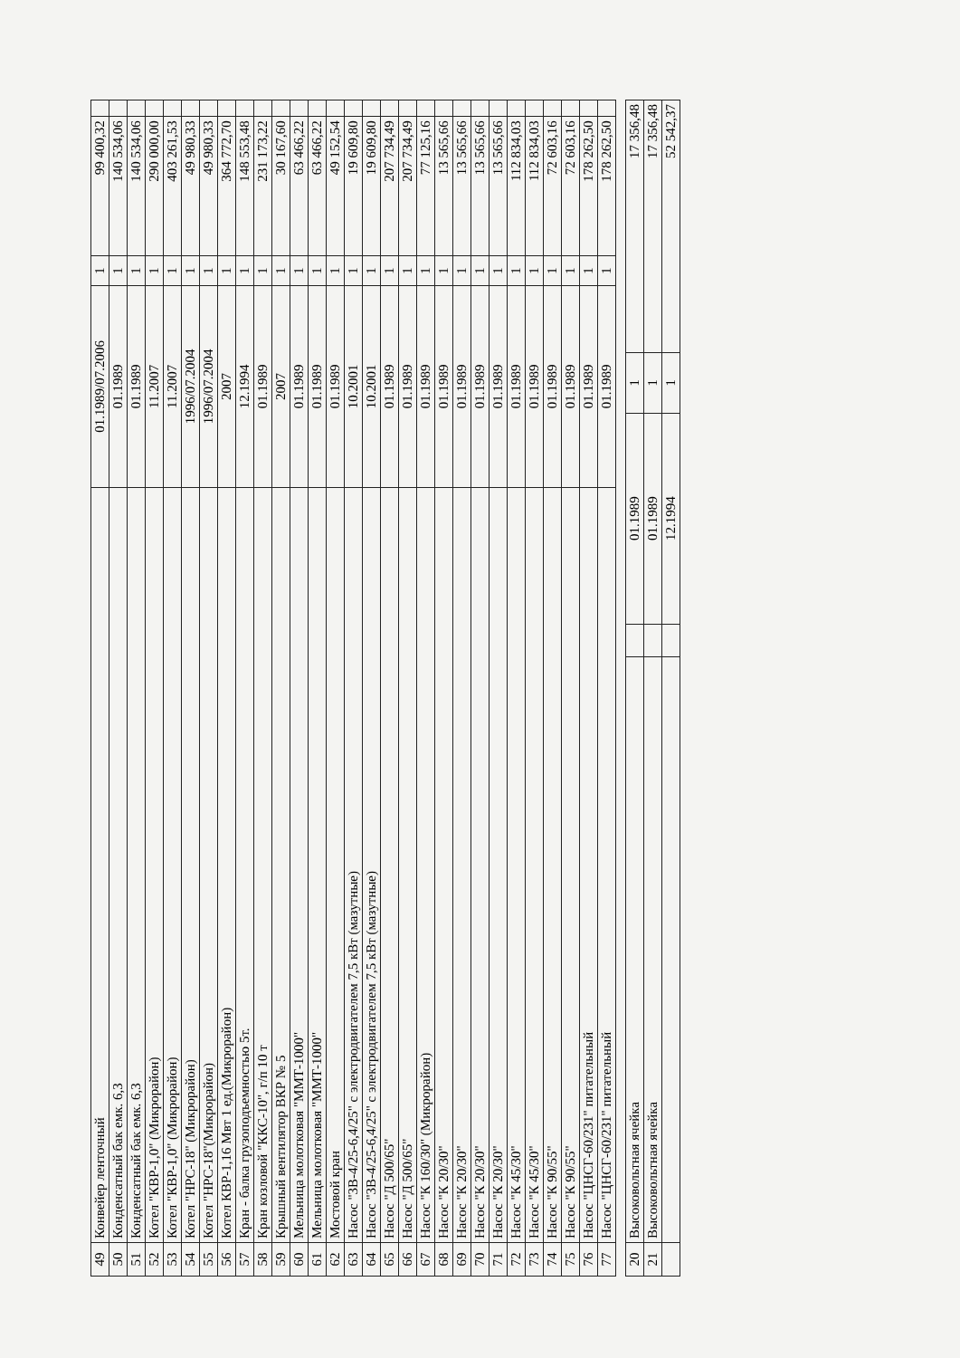| 49 | Конвейер ленточный | 01.1989/07.2006 | 1 | 99 400,32 | |
| 50 | Конденсатный бак емк. 6,3 | 01.1989 | 1 | 140 534,06 | |
| 51 | Конденсатный бак емк. 6,3 | 01.1989 | 1 | 140 534,06 | |
| 52 | Котел "КВР-1,0" (Микрорайон) | 11.2007 | 1 | 290 000,00 | |
| 53 | Котел "КВР-1,0" (Микрорайон) | 11.2007 | 1 | 403 261,53 | |
| 54 | Котел "НРС-18" (Микрорайон) | 1996/07.2004 | 1 | 49 980,33 | |
| 55 | Котел "НРС-18"(Микрорайон) | 1996/07.2004 | 1 | 49 980,33 | |
| 56 | Котел КВР-1,16 Мвт 1 ед.(Микрорайон) | 2007 | 1 | 364 772,70 | |
| 57 | Кран - балка грузоподъемностью 5т. | 12.1994 | 1 | 148 553,48 | |
| 58 | Кран козловой "ККС-10", г/п 10 т | 01.1989 | 1 | 231 173,22 | |
| 59 | Крышный вентилятор ВКР № 5 | 2007 | 1 | 30 167,60 | |
| 60 | Мельница молотковая "ММТ-1000" | 01.1989 | 1 | 63 466,22 | |
| 61 | Мельница молотковая "ММТ-1000" | 01.1989 | 1 | 63 466,22 | |
| 62 | Мостовой кран | 01.1989 | 1 | 49 152,54 | |
| 63 | Насос "3В-4/25-6,4/25" с электродвигателем 7,5 кВт (мазутные) | 10.2001 | 1 | 19 609,80 | |
| 64 | Насос "3В-4/25-6,4/25" с электродвигателем 7,5 кВт (мазутные) | 10.2001 | 1 | 19 609,80 | |
| 65 | Насос "Д 500/65" | 01.1989 | 1 | 207 734,49 | |
| 66 | Насос "Д 500/65" | 01.1989 | 1 | 207 734,49 | |
| 67 | Насос "К 160/30" (Микрорайон) | 01.1989 | 1 | 77 125,16 | |
| 68 | Насос "К 20/30" | 01.1989 | 1 | 13 565,66 | |
| 69 | Насос "К 20/30" | 01.1989 | 1 | 13 565,66 | |
| 70 | Насос "К 20/30" | 01.1989 | 1 | 13 565,66 | |
| 71 | Насос "К 20/30" | 01.1989 | 1 | 13 565,66 | |
| 72 | Насос "К 45/30" | 01.1989 | 1 | 112 834,03 | |
| 73 | Насос "К 45/30" | 01.1989 | 1 | 112 834,03 | |
| 74 | Насос "К 90/55" | 01.1989 | 1 | 72 603,16 | |
| 75 | Насос "К 90/55" | 01.1989 | 1 | 72 603,16 | |
| 76 | Насос "ЦНСГ-60/231" питательный | 01.1989 | 1 | 178 262,50 | |
| 77 | Насос "ЦНСГ-60/231" питательный | 01.1989 | 1 | 178 262,50 | |
| 20 | Высоковольтная ячейка | | 01.1989 | 1 | 17 356,48 |
| 21 | Высоковольтная ячейка | | 01.1989 | 1 | 17 356,48 |
| | | | 12.1994 | 1 | 52 542,37 |